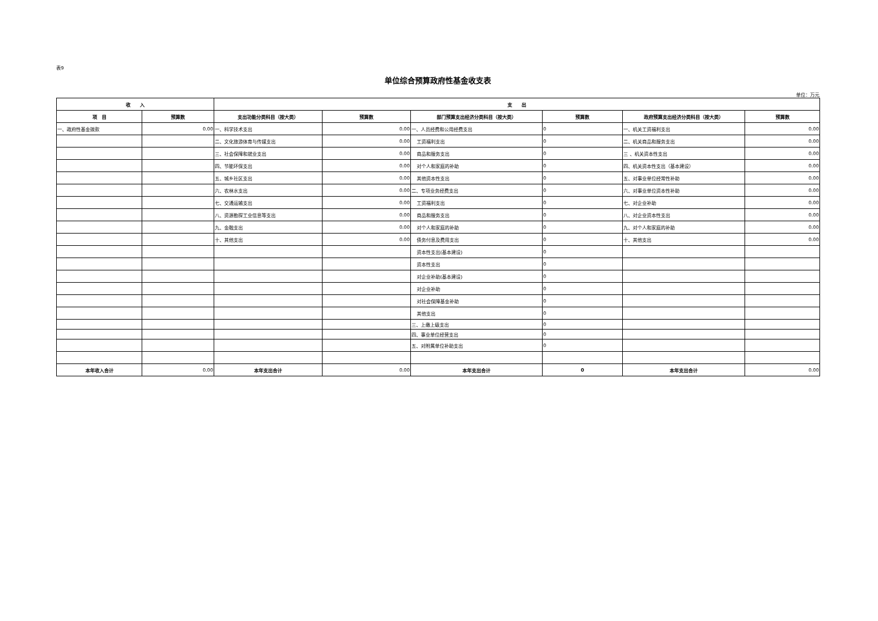表9
单位综合预算政府性基金收支表
单位：万元
| 收 入 | | 支 出 | | | | | |
| --- | --- | --- | --- | --- | --- | --- | --- |
| 项 目 | 预算数 | 支出功能分类科目（按大类） | 预算数 | 部门预算支出经济分类科目（按大类） | 预算数 | 政府预算支出经济分类科目（按大类） | 预算数 |
| 一、政府性基金拨款 | 0.00 | 一、科学技术支出 | 0.00 | 一、人员经费和公用经费支出 | 0 | 一、机关工资福利支出 | 0.00 |
| | | 二、文化旅游体育与传媒支出 | 0.00 | 工资福利支出 | 0 | 二、机关商品和服务支出 | 0.00 |
| | | 三、社会保障和就业支出 | 0.00 | 商品和服务支出 | 0 | 三 、机关资本性支出 | 0.00 |
| | | 四、节能环保支出 | 0.00 | 对个人和家庭的补助 | 0 | 四、机关资本性支出（基本建设） | 0.00 |
| | | 五、城乡社区支出 | 0.00 | 其他资本性支出 | 0 | 五、对事业单位经常性补助 | 0.00 |
| | | 六、农林水支出 | 0.00 | 二、专项业务经费支出 | 0 | 六、对事业单位资本性补助 | 0.00 |
| | | 七、交通运输支出 | 0.00 | 工资福利支出 | 0 | 七、对企业补助 | 0.00 |
| | | 八、资源勘探工业信息等支出 | 0.00 | 商品和服务支出 | 0 | 八、对企业资本性支出 | 0.00 |
| | | 九、金融支出 | 0.00 | 对个人和家庭的补助 | 0 | 九、对个人和家庭的补助 | 0.00 |
| | | 十、其他支出 | 0.00 | 债务付息及费用支出 | 0 | 十、其他支出 | 0.00 |
| | | | | 资本性支出(基本建设) | 0 | | |
| | | | | 资本性支出 | 0 | | |
| | | | | 对企业补助(基本建设) | 0 | | |
| | | | | 对企业补助 | 0 | | |
| | | | | 对社会保障基金补助 | 0 | | |
| | | | | 其他支出 | 0 | | |
| | | | | 三、上缴上级支出 | 0 | | |
| | | | | 四、事业单位经营支出 | 0 | | |
| | | | | 五、对附属单位补助支出 | 0 | | |
| 本年收入合计 | 0.00 | 本年支出合计 | 0.00 | 本年支出合计 | 0 | 本年支出合计 | 0.00 |